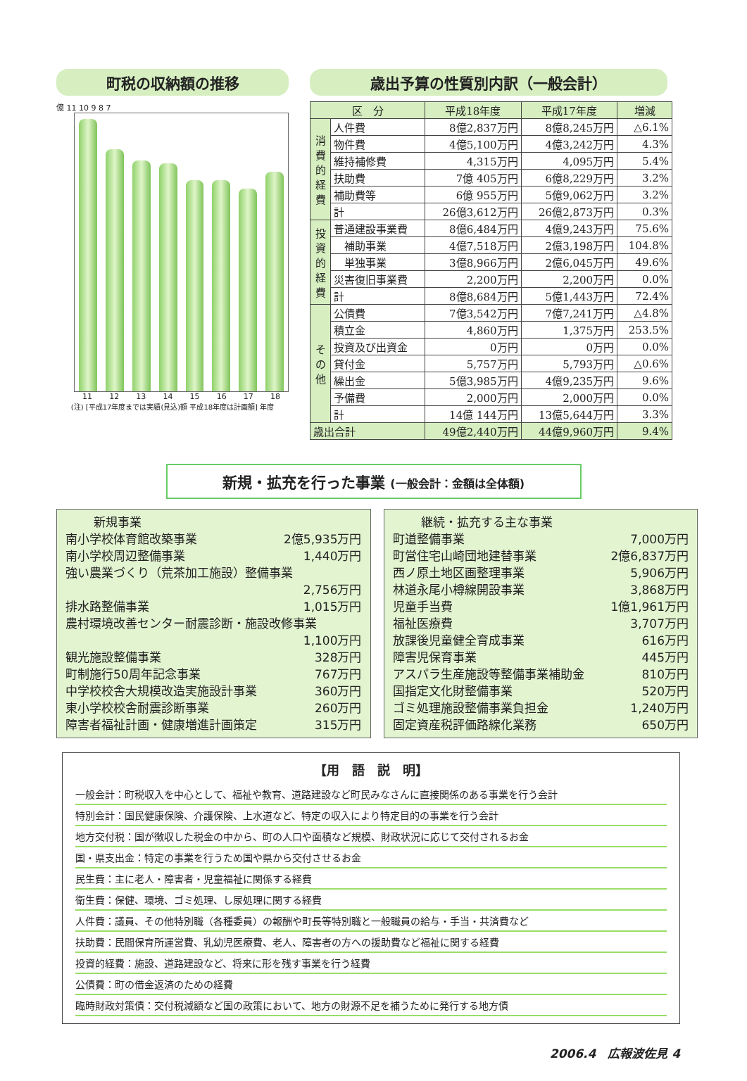町税の収納額の推移
億 11 10 9 8 7
11 12 13 14 15 16 17 18
(注) [平成17年度までは実績(見込)額 平成18年度は計画額] 年度
歳出予算の性質別内訳（一般会計）
| 区 分 | | 平成18年度 | 平成17年度 | 増減 |
| --- | --- | --- | --- | --- |
| 消費的経費 | 人件費 | 8億2,837万円 | 8億8,245万円 | △6.1% |
| | 物件費 | 4億5,100万円 | 4億3,242万円 | 4.3% |
| | 維持補修費 | 4,315万円 | 4,095万円 | 5.4% |
| | 扶助費 | 7億 405万円 | 6億8,229万円 | 3.2% |
| | 補助費等 | 6億 955万円 | 5億9,062万円 | 3.2% |
| | 計 | 26億3,612万円 | 26億2,873万円 | 0.3% |
| 投資的経費 | 普通建設事業費 | 8億6,484万円 | 4億9,243万円 | 75.6% |
| | 補助事業 | 4億7,518万円 | 2億3,198万円 | 104.8% |
| | 単独事業 | 3億8,966万円 | 2億6,045万円 | 49.6% |
| | 災害復旧事業費 | 2,200万円 | 2,200万円 | 0.0% |
| | 計 | 8億8,684万円 | 5億1,443万円 | 72.4% |
| その他 | 公債費 | 7億3,542万円 | 7億7,241万円 | △4.8% |
| | 積立金 | 4,860万円 | 1,375万円 | 253.5% |
| | 投資及び出資金 | 0万円 | 0万円 | 0.0% |
| | 貸付金 | 5,757万円 | 5,793万円 | △0.6% |
| | 繰出金 | 5億3,985万円 | 4億9,235万円 | 9.6% |
| | 予備費 | 2,000万円 | 2,000万円 | 0.0% |
| | 計 | 14億 144万円 | 13億5,644万円 | 3.3% |
| 歳出合計 | | 49億2,440万円 | 44億9,960万円 | 9.4% |
新規・拡充を行った事業 (一般会計：金額は全体額)
新規事業
南小学校体育館改築事業 2億5,935万円
南小学校周辺整備事業 1,440万円
強い農業づくり（荒茶加工施設）整備事業
2,756万円
排水路整備事業 1,015万円
農村環境改善センター耐震診断・施設改修事業
1,100万円
観光施設整備事業 328万円
町制施行50周年記念事業 767万円
中学校校舎大規模改造実施設計事業 360万円
東小学校校舎耐震診断事業 260万円
障害者福祉計画・健康増進計画策定 315万円
継続・拡充する主な事業
町道整備事業 7,000万円
町営住宅山崎団地建替事業 2億6,837万円
西ノ原土地区画整理事業 5,906万円
林道永尾小樽線開設事業 3,868万円
児童手当費 1億1,961万円
福祉医療費 3,707万円
放課後児童健全育成事業 616万円
障害児保育事業 445万円
アスパラ生産施設等整備事業補助金 810万円
国指定文化財整備事業 520万円
ゴミ処理施設整備事業負担金 1,240万円
固定資産税評価路線化業務 650万円
【用　語　説　明】
一般会計：町税収入を中心として、福祉や教育、道路建設など町民みなさんに直接関係のある事業を行う会計
特別会計：国民健康保険、介護保険、上水道など、特定の収入により特定目的の事業を行う会計
地方交付税：国が徴収した税金の中から、町の人口や面積など規模、財政状況に応じて交付されるお金
国・県支出金：特定の事業を行うため国や県から交付させるお金
民生費：主に老人・障害者・児童福祉に関係する経費
衛生費：保健、環境、ゴミ処理、し尿処理に関する経費
人件費：議員、その他特別職（各種委員）の報酬や町長等特別職と一般職員の給与・手当・共済費など
扶助費：民間保育所運営費、乳幼児医療費、老人、障害者の方への援助費など福祉に関する経費
投資的経費：施設、道路建設など、将来に形を残す事業を行う経費
公債費：町の借金返済のための経費
臨時財政対策債：交付税減額など国の政策において、地方の財源不足を補うために発行する地方債
2006.4　広報波佐見 4